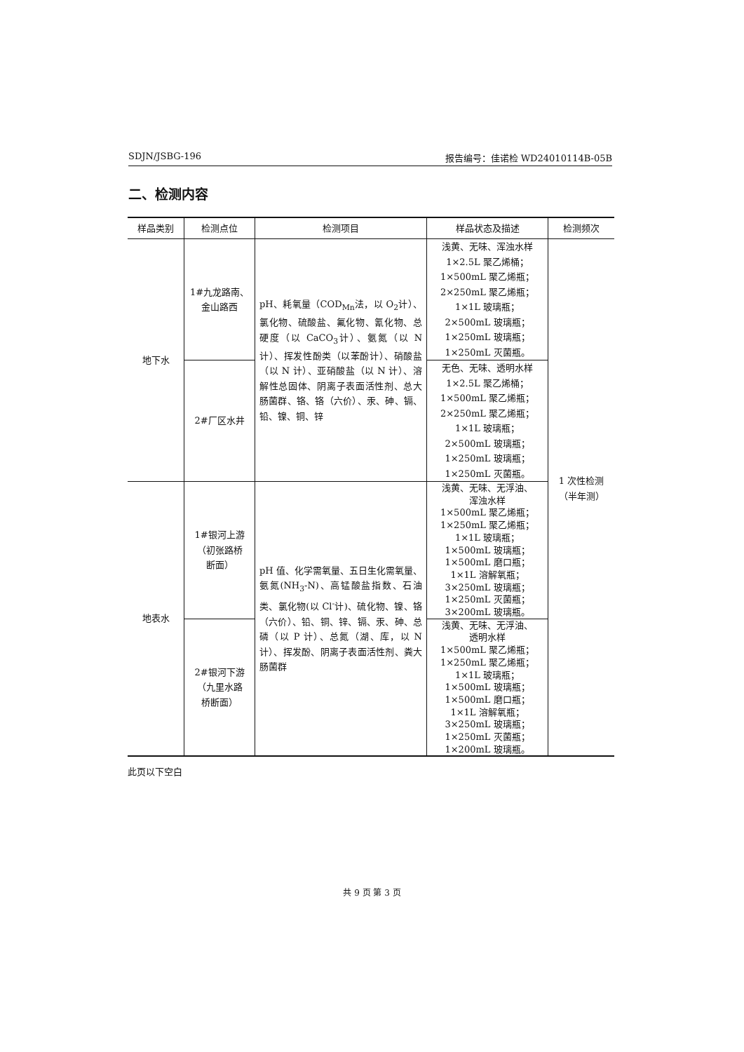SDJN/JSBG-196 报告编号：佳诺检 WD24010114B-05B
二、检测内容
| 样品类别 | 检测点位 | 检测项目 | 样品状态及描述 | 检测频次 |
| --- | --- | --- | --- | --- |
| 地下水 | 1#九龙路南、 金山路西 | pH、耗氧量（COD<sub>Mn</sub>法，以 O<sub>2</sub>计）、氯化物、硫酸盐、氟化物、氰化物、总硬度（以 CaCO<sub>3</sub>计）、氨氮（以 N 计）、挥发性酚类（以苯酚计）、硝酸盐（以 N 计）、亚硝酸盐（以 N 计）、溶解性总固体、阴离子表面活性剂、总大肠菌群、铬、铬（六价）、汞、砷、镉、铅、镍、铜、锌 | 浅黄、无味、浑浊水样 1×2.5L 聚乙烯桶； 1×500mL 聚乙烯瓶； 2×250mL 聚乙烯瓶； 1×1L 玻璃瓶； 2×500mL 玻璃瓶； 1×250mL 玻璃瓶； 1×250mL 灭菌瓶。 | 1 次性检测 （半年测） |
| | 2#厂区水井 | | 无色、无味、透明水样 1×2.5L 聚乙烯桶； 1×500mL 聚乙烯瓶； 2×250mL 聚乙烯瓶； 1×1L 玻璃瓶； 2×500mL 玻璃瓶； 1×250mL 玻璃瓶； 1×250mL 灭菌瓶。 | |
| 地表水 | 1#银河上游 （初张路桥 断面） | pH 值、化学需氧量、五日生化需氧量、氨氮(NH<sub>3</sub>-N)、高锰酸盐指数、石油类、氯化物(以 Cl<sup>-</sup>计)、硫化物、镍、铬（六价）、铅、铜、锌、镉、汞、砷、总磷（以 P 计）、总氮（湖、库，以 N 计）、挥发酚、阴离子表面活性剂、粪大肠菌群 | 浅黄、无味、无浮油、 浑浊水样 1×500mL 聚乙烯瓶； 1×250mL 聚乙烯瓶； 1×1L 玻璃瓶； 1×500mL 玻璃瓶； 1×500mL 磨口瓶； 1×1L 溶解氧瓶； 3×250mL 玻璃瓶； 1×250mL 灭菌瓶； 3×200mL 玻璃瓶。 | |
| | 2#银河下游 （九里水路 桥断面） | | 浅黄、无味、无浮油、 透明水样 1×500mL 聚乙烯瓶； 1×250mL 聚乙烯瓶； 1×1L 玻璃瓶； 1×500mL 玻璃瓶； 1×500mL 磨口瓶； 1×1L 溶解氧瓶； 3×250mL 玻璃瓶； 1×250mL 灭菌瓶； 1×200mL 玻璃瓶。 | |
此页以下空白
共 9 页 第 3 页